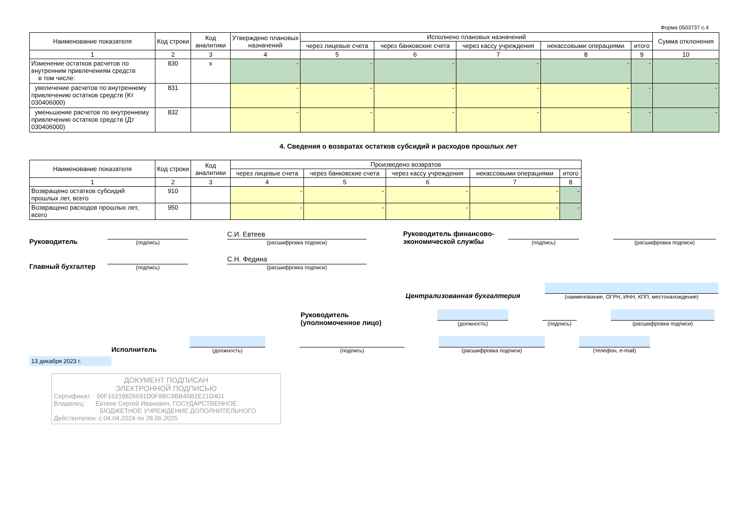Форма 0503737 с.4
| Наименование показателя | Код строки | Код аналитики | Утверждено плановых назначений | Исполнено плановых назначений | | | | | Сумма отклонения |
| --- | --- | --- | --- | --- | --- | --- | --- | --- | --- |
| | | | | через лицевые счета | через банковские счета | через кассу учреждения | некассовыми операциями | итого | |
| 1 | 2 | 3 | 4 | 5 | 6 | 7 | 8 | 9 | 10 |
| Изменение остатков расчетов по внутренним привлечениям средств в том числе: | 830 | x | - | - | - | - | - | - | - |
| увеличение расчетов по внутреннему привлечению остатков средств (Кт 030406000) | 831 | | - | - | - | - | - | - | - |
| уменьшение расчетов по внутреннему привлечению остатков средств (Дт 030406000) | 832 | | - | - | - | - | - | - | - |
4. Сведения о возвратах остатков субсидий и расходов прошлых лет
| Наименование показателя | Код строки | Код аналитики | Произведено возвратов | | | | |
| --- | --- | --- | --- | --- | --- | --- | --- |
| | | | через лицевые счета | через банковские счета | через кассу учреждения | некассовыми операциями | итого |
| 1 | 2 | 3 | 4 | 5 | 6 | 7 | 8 |
| Возвращено остатков субсидий прошлых лет, всего | 910 | | - | - | - | - | - |
| Возвращено расходов прошлых лет, всего | 950 | | - | - | - | - | - |
Руководитель
(подпись)
С.И. Евтеев
(расшифровка подписи)
Руководитель финансово-экономической службы
(подпись)
(расшифровка подписи)
Главный бухгалтер
(подпись)
С.Н. Федина
(расшифровка подписи)
Централизованная бухгалтерия
(наименование, ОГРН, ИНН, КПП, местонахождение)
Руководитель
(уполномоченное лицо)
(должность)
(подпись)
(расшифровка подписи)
Исполнитель
(должность)
(подпись)
(расшифровка подписи)
(телефон, e-mail)
13 декабря 2023 г.
ДОКУМЕНТ ПОДПИСАН
ЭЛЕКТРОННОЙ ПОДПИСЬЮ
Сертификат: 00F16218826691D0F8BC9BB45B2E21D401
Владелец: Евтеев Сергей Иванович, ГОСУДАРСТВЕННОЕ
БЮДЖЕТНОЕ УЧРЕЖДЕНИЕ ДОПОЛНИТЕЛЬНОГО
Действителен: с 04.04.2024 по 28.06.2025